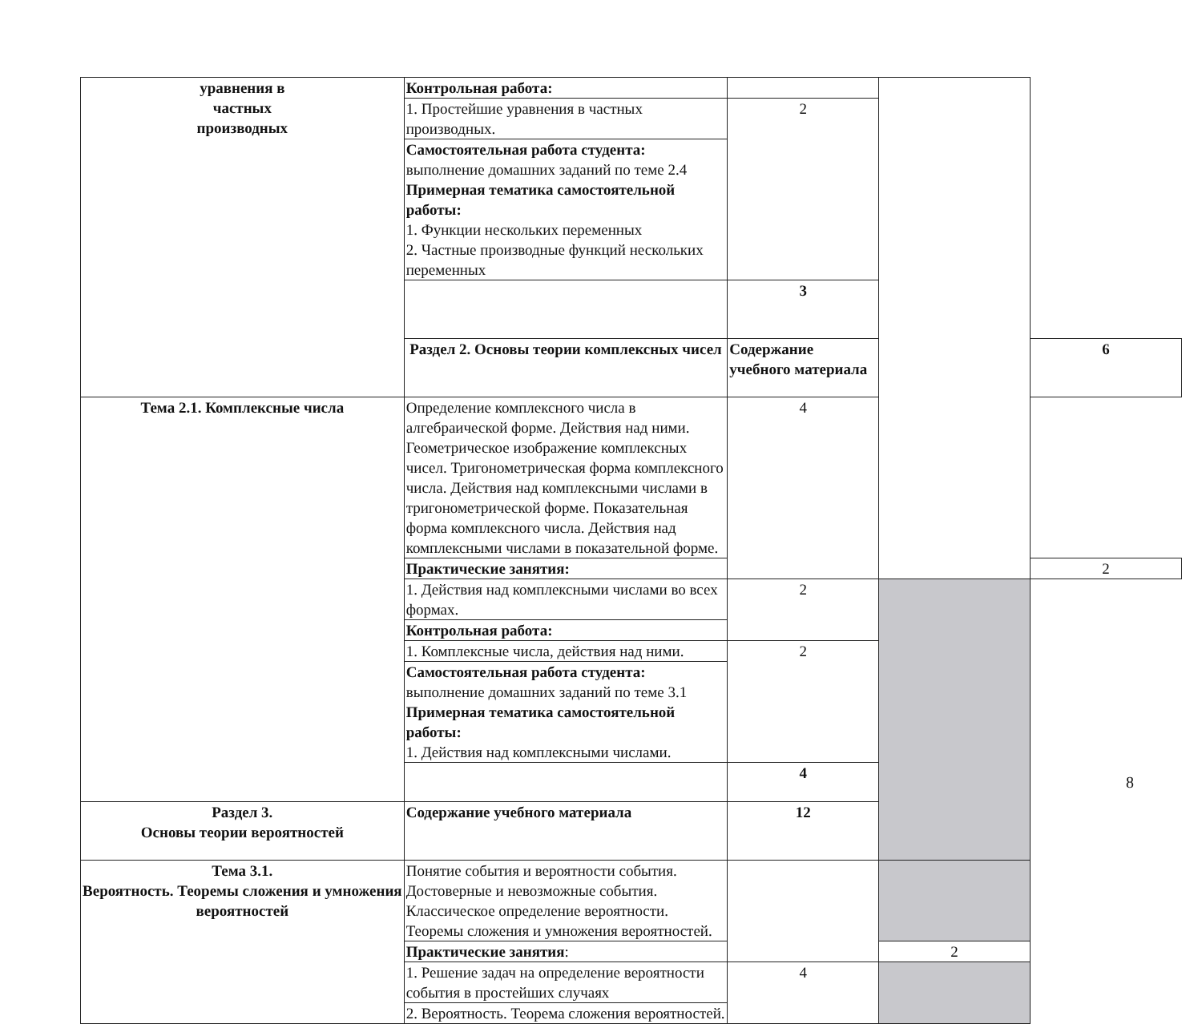| уравнения в частных производных | Контрольная работа: | | | |
| | 1. Простейшие уравнения в частных производных. | 2 | | |
| | Самостоятельная работа студента: выполнение домашних заданий по теме 2.4 Примерная тематика самостоятельной работы: 1. Функции нескольких переменных 2. Частные производные функций нескольких переменных | | | |
| | | 3 | | |
| | Раздел 2. Основы теории комплексных чисел | Содержание учебного материала | | 6 |
| Тема 2.1. Комплексные числа | Определение комплексного числа в алгебраической форме. Действия над ними. Геометрическое изображение комплексных чисел. Тригонометрическая форма комплексного числа. Действия над комплексными числами в тригонометрической форме. Показательная форма комплексного числа. Действия над комплексными числами в показательной форме. | 4 | | |
| | Практические занятия: | | | 2 |
| | 1. Действия над комплексными числами во всех формах. | 2 | | |
| | Контрольная работа: | | | |
| | 1. Комплексные числа, действия над ними. | 2 | | |
| | Самостоятельная работа студента: выполнение домашних заданий по теме 3.1 Примерная тематика самостоятельной работы: 1. Действия над комплексными числами. | | | |
| | | 4 | | |
| Раздел 3. Основы теории вероятностей | Содержание учебного материала | 12 | | |
| Тема 3.1. Вероятность. Теоремы сложения и умножения вероятностей | Понятие события и вероятности события. Достоверные и невозможные события. Классическое определение вероятности. Теоремы сложения и умножения вероятностей. | | | |
| | Практические занятия : | | 2 | |
| | 1. Решение задач на определение вероятности события в простейших случаях | 4 | | |
| | 2. Вероятность. Теорема сложения вероятностей. | | | |
8